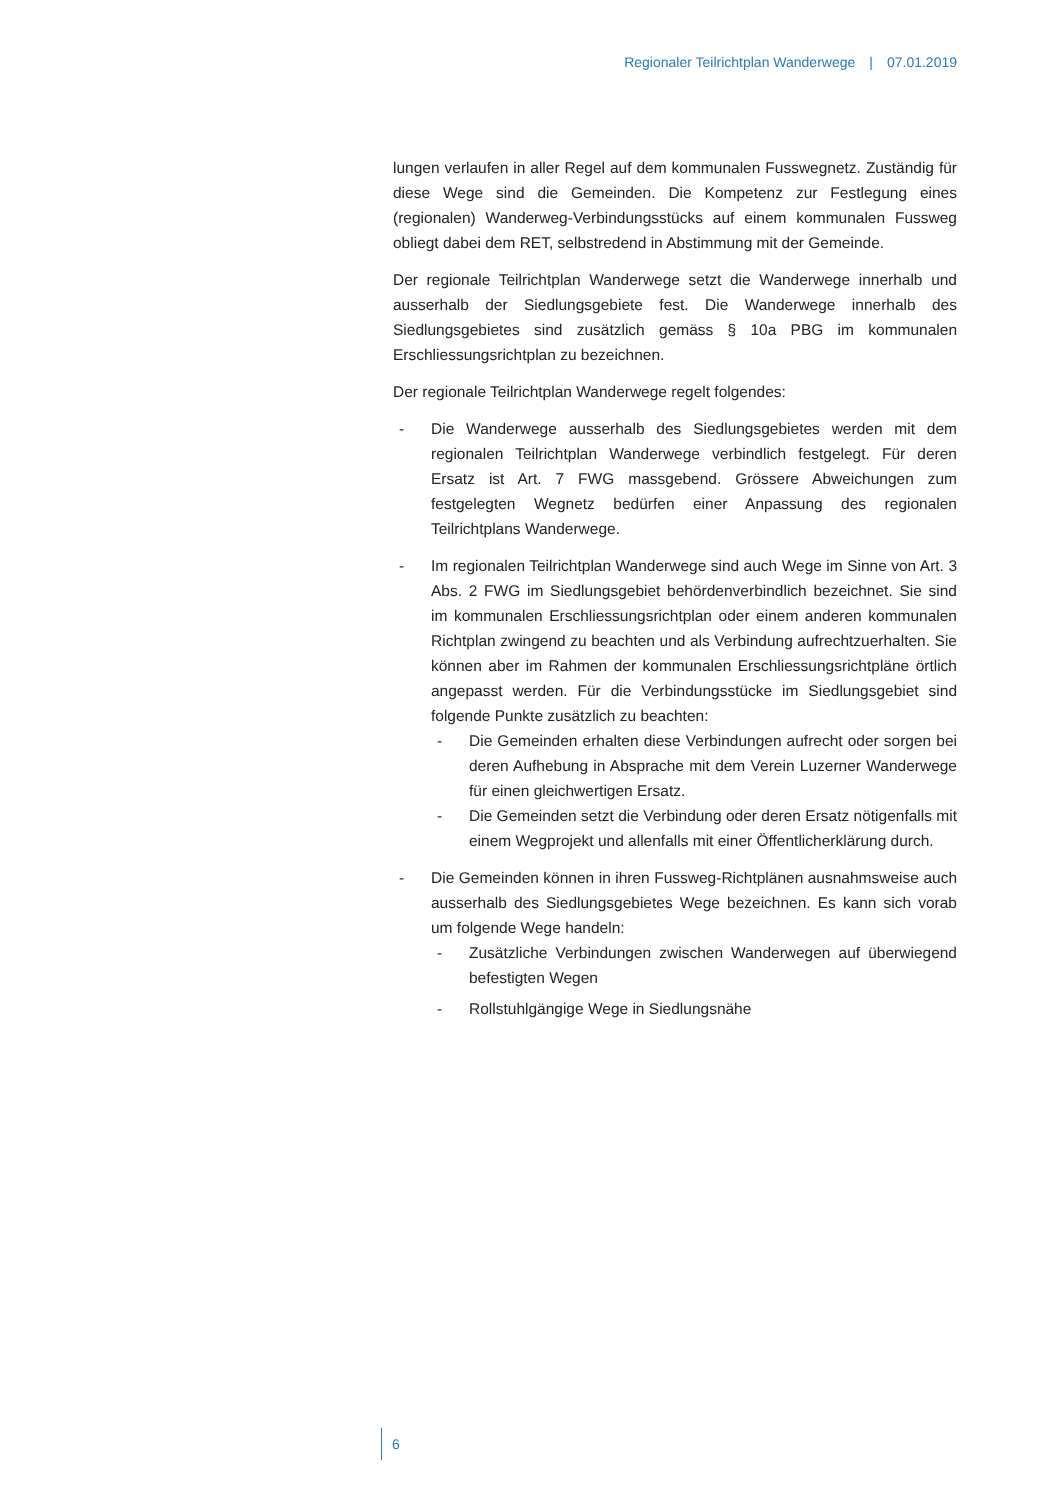Regionaler Teilrichtplan Wanderwege | 07.01.2019
lungen verlaufen in aller Regel auf dem kommunalen Fusswegnetz. Zuständig für diese Wege sind die Gemeinden. Die Kompetenz zur Festlegung eines (regionalen) Wanderweg-Verbindungsstücks auf einem kommunalen Fussweg obliegt dabei dem RET, selbstredend in Abstimmung mit der Gemeinde.
Der regionale Teilrichtplan Wanderwege setzt die Wanderwege innerhalb und ausserhalb der Siedlungsgebiete fest. Die Wanderwege innerhalb des Siedlungsgebietes sind zusätzlich gemäss § 10a PBG im kommunalen Erschliessungsrichtplan zu bezeichnen.
Der regionale Teilrichtplan Wanderwege regelt folgendes:
- Die Wanderwege ausserhalb des Siedlungsgebietes werden mit dem regionalen Teilrichtplan Wanderwege verbindlich festgelegt. Für deren Ersatz ist Art. 7 FWG massgebend. Grössere Abweichungen zum festgelegten Wegnetz bedürfen einer Anpassung des regionalen Teilrichtplans Wanderwege.
- Im regionalen Teilrichtplan Wanderwege sind auch Wege im Sinne von Art. 3 Abs. 2 FWG im Siedlungsgebiet behördenverbindlich bezeichnet. Sie sind im kommunalen Erschliessungsrichtplan oder einem anderen kommunalen Richtplan zwingend zu beachten und als Verbindung aufrechtzuerhalten. Sie können aber im Rahmen der kommunalen Erschliessungsrichtpläne örtlich angepasst werden. Für die Verbindungsstücke im Siedlungsgebiet sind folgende Punkte zusätzlich zu beachten:
- Die Gemeinden erhalten diese Verbindungen aufrecht oder sorgen bei deren Aufhebung in Absprache mit dem Verein Luzerner Wanderwege für einen gleichwertigen Ersatz.
- Die Gemeinden setzt die Verbindung oder deren Ersatz nötigenfalls mit einem Wegprojekt und allenfalls mit einer Öffentlicherklärung durch.
- Die Gemeinden können in ihren Fussweg-Richtplänen ausnahmsweise auch ausserhalb des Siedlungsgebietes Wege bezeichnen. Es kann sich vorab um folgende Wege handeln:
- Zusätzliche Verbindungen zwischen Wanderwegen auf überwiegend befestigten Wegen
- Rollstuhlgängige Wege in Siedlungsnähe
6